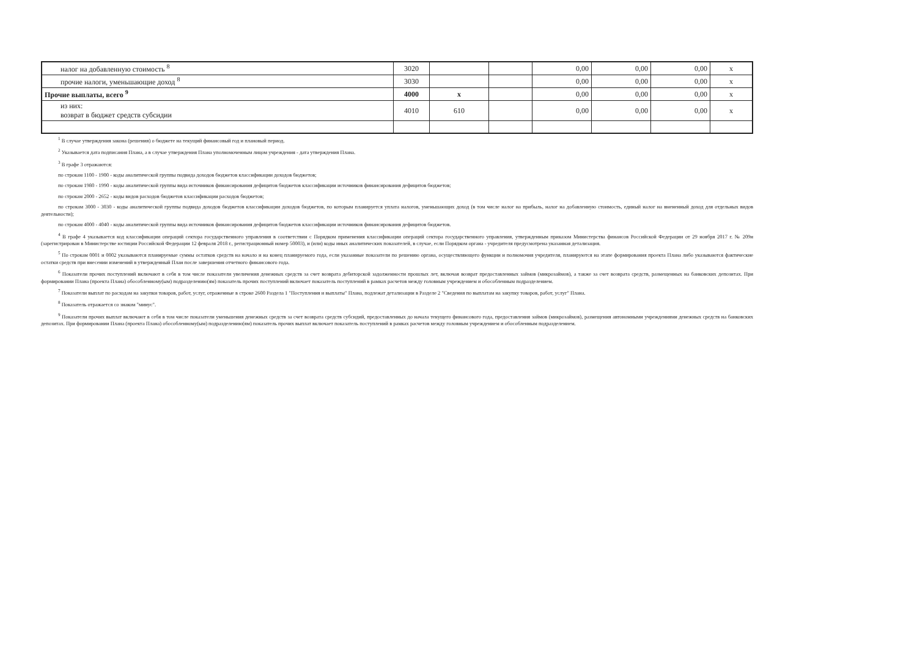| налог на добавленную стоимость <sup>8</sup> | 3020 | | | 0,00 | 0,00 | 0,00 | x |
| прочие налоги, уменьшающие доход <sup>8</sup> | 3030 | | | 0,00 | 0,00 | 0,00 | x |
| Прочие выплаты, всего <sup>9</sup> | 4000 | x | | 0,00 | 0,00 | 0,00 | x |
| из них: возврат в бюджет средств субсидии | 4010 | 610 | | 0,00 | 0,00 | 0,00 | x |
<sup>1</sup> В случае утверждения закона (решения) о бюджете на текущий финансовый год и плановый период.
<sup>2</sup> Указывается дата подписания Плана, а в случае утверждения Плана уполномоченным лицом учреждения - дата утверждения Плана.
<sup>3</sup> В графе 3 отражаются:
по строкам 1100 - 1900 - коды аналитической группы подвида доходов бюджетов классификации доходов бюджетов;
по строкам 1980 - 1990 - коды аналитической группы вида источников финансирования дефицитов бюджетов классификации источников финансирования дефицитов бюджетов;
по строкам 2000 - 2652 - коды видов расходов бюджетов классификации расходов бюджетов;
по строкам 3000 - 3030 - коды аналитической группы подвида доходов бюджетов классификации доходов бюджетов, по которым планируется уплата налогов, уменьшающих доход (в том числе налог на прибыль, налог на добавленную стоимость, единый налог на вмененный доход для отдельных видов деятельности);
по строкам 4000 - 4040 - коды аналитической группы вида источников финансирования дефицитов бюджетов классификации источников финансирования дефицитов бюджетов.
<sup>4</sup> В графе 4 указывается код классификации операций сектора государственного управления в соответствии с Порядком применения классификации операций сектора государственного управления, утвержденным приказом Министерства финансов Российской Федерации от 29 ноября 2017 г. № 209н (зарегистрирован в Министерстве юстиции Российской Федерации 12 февраля 2018 г., регистрационный номер 50003), и (или) коды иных аналитических показателей, в случае, если Порядком органа - учредителя предусмотрена указанная детализация.
<sup>5</sup> По строкам 0001 и 0002 указываются планируемые суммы остатков средств на начало и на конец планируемого года, если указанные показатели по решению органа, осуществляющего функции и полномочия учредителя, планируются на этапе формирования проекта Плана либо указываются фактические остатки средств при внесении изменений в утвержденный План после завершения отчетного финансового года.
<sup>6</sup> Показатели прочих поступлений включают в себя в том числе показатели увеличения денежных средств за счет возврата дебиторской задолженности прошлых лет, включая возврат предоставленных займов (микрозаймов), а также за счет возврата средств, размещенных на банковских депозитах. При формировании Плана (проекта Плана) обособленному(ым) подразделению(ям) показатель прочих поступлений включает показатель поступлений в рамках расчетов между головным учреждением и обособленным подразделением.
<sup>7</sup> Показатели выплат по расходам на закупки товаров, работ, услуг, отраженные в строке 2600 Раздела 1 "Поступления и выплаты" Плана, подлежат детализации в Разделе 2 "Сведения по выплатам на закупку товаров, работ, услуг" Плана.
<sup>8</sup> Показатель отражается со знаком "минус".
<sup>9</sup> Показатели прочих выплат включают в себя в том числе показатели уменьшения денежных средств за счет возврата средств субсидий, предоставленных до начала текущего финансового года, предоставления займов (микрозаймов), размещения автономными учреждениями денежных средств на банковских депозитах. При формировании Плана (проекта Плана) обособленному(ым) подразделению(ям) показатель прочих выплат включает показатель поступлений в рамках расчетов между головным учреждением и обособленным подразделением.